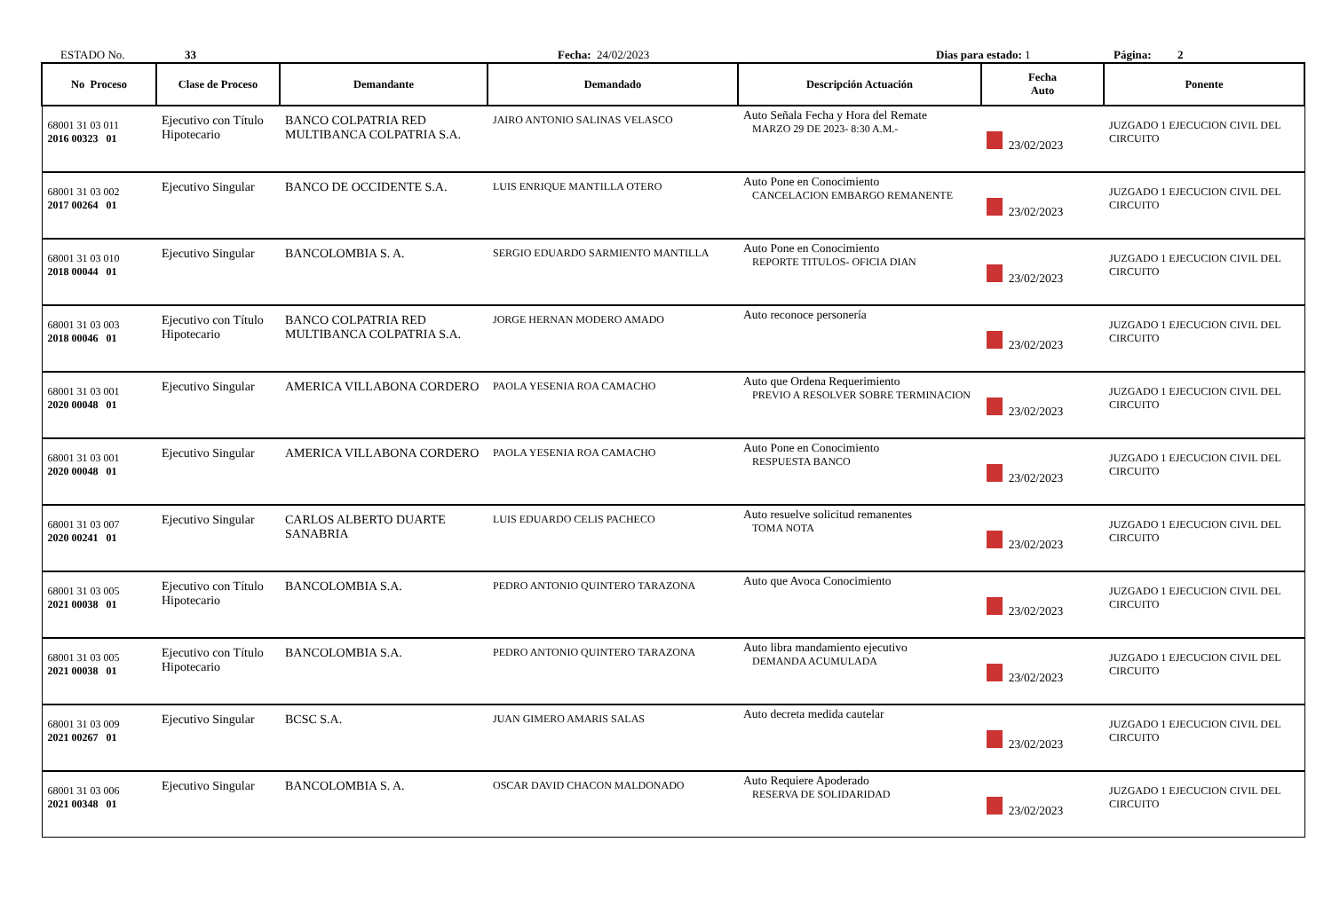ESTADO No.
33
Fecha: 24/02/2023
Dias para estado: 1
Página: 2
| No Proceso | Clase de Proceso | Demandante | Demandado | Descripción Actuación | Fecha Auto | Ponente |
| --- | --- | --- | --- | --- | --- | --- |
| 68001 31 03 011 2016 00323 01 | Ejecutivo con Título Hipotecario | BANCO COLPATRIA RED MULTIBANCA COLPATRIA S.A. | JAIRO ANTONIO SALINAS VELASCO | Auto Señala Fecha y Hora del Remate MARZO 29 DE 2023- 8:30 A.M.- | 23/02/2023 | JUZGADO 1 EJECUCION CIVIL DEL CIRCUITO |
| 68001 31 03 002 2017 00264 01 | Ejecutivo Singular | BANCO DE OCCIDENTE S.A. | LUIS ENRIQUE MANTILLA OTERO | Auto Pone en Conocimiento CANCELACION EMBARGO REMANENTE | 23/02/2023 | JUZGADO 1 EJECUCION CIVIL DEL CIRCUITO |
| 68001 31 03 010 2018 00044 01 | Ejecutivo Singular | BANCOLOMBIA S. A. | SERGIO EDUARDO SARMIENTO MANTILLA | Auto Pone en Conocimiento REPORTE TITULOS- OFICIA DIAN | 23/02/2023 | JUZGADO 1 EJECUCION CIVIL DEL CIRCUITO |
| 68001 31 03 003 2018 00046 01 | Ejecutivo con Título Hipotecario | BANCO COLPATRIA RED MULTIBANCA COLPATRIA S.A. | JORGE HERNAN MODERO AMADO | Auto reconoce personería | 23/02/2023 | JUZGADO 1 EJECUCION CIVIL DEL CIRCUITO |
| 68001 31 03 001 2020 00048 01 | Ejecutivo Singular | AMERICA VILLABONA CORDERO | PAOLA YESENIA ROA CAMACHO | Auto que Ordena Requerimiento PREVIO A RESOLVER SOBRE TERMINACION | 23/02/2023 | JUZGADO 1 EJECUCION CIVIL DEL CIRCUITO |
| 68001 31 03 001 2020 00048 01 | Ejecutivo Singular | AMERICA VILLABONA CORDERO | PAOLA YESENIA ROA CAMACHO | Auto Pone en Conocimiento RESPUESTA BANCO | 23/02/2023 | JUZGADO 1 EJECUCION CIVIL DEL CIRCUITO |
| 68001 31 03 007 2020 00241 01 | Ejecutivo Singular | CARLOS ALBERTO DUARTE SANABRIA | LUIS EDUARDO CELIS PACHECO | Auto resuelve solicitud remanentes TOMA NOTA | 23/02/2023 | JUZGADO 1 EJECUCION CIVIL DEL CIRCUITO |
| 68001 31 03 005 2021 00038 01 | Ejecutivo con Título Hipotecario | BANCOLOMBIA S.A. | PEDRO ANTONIO QUINTERO TARAZONA | Auto que Avoca Conocimiento | 23/02/2023 | JUZGADO 1 EJECUCION CIVIL DEL CIRCUITO |
| 68001 31 03 005 2021 00038 01 | Ejecutivo con Título Hipotecario | BANCOLOMBIA S.A. | PEDRO ANTONIO QUINTERO TARAZONA | Auto libra mandamiento ejecutivo DEMANDA ACUMULADA | 23/02/2023 | JUZGADO 1 EJECUCION CIVIL DEL CIRCUITO |
| 68001 31 03 009 2021 00267 01 | Ejecutivo Singular | BCSC S.A. | JUAN GIMERO AMARIS SALAS | Auto decreta medida cautelar | 23/02/2023 | JUZGADO 1 EJECUCION CIVIL DEL CIRCUITO |
| 68001 31 03 006 2021 00348 01 | Ejecutivo Singular | BANCOLOMBIA S. A. | OSCAR DAVID CHACON MALDONADO | Auto Requiere Apoderado RESERVA DE SOLIDARIDAD | 23/02/2023 | JUZGADO 1 EJECUCION CIVIL DEL CIRCUITO |